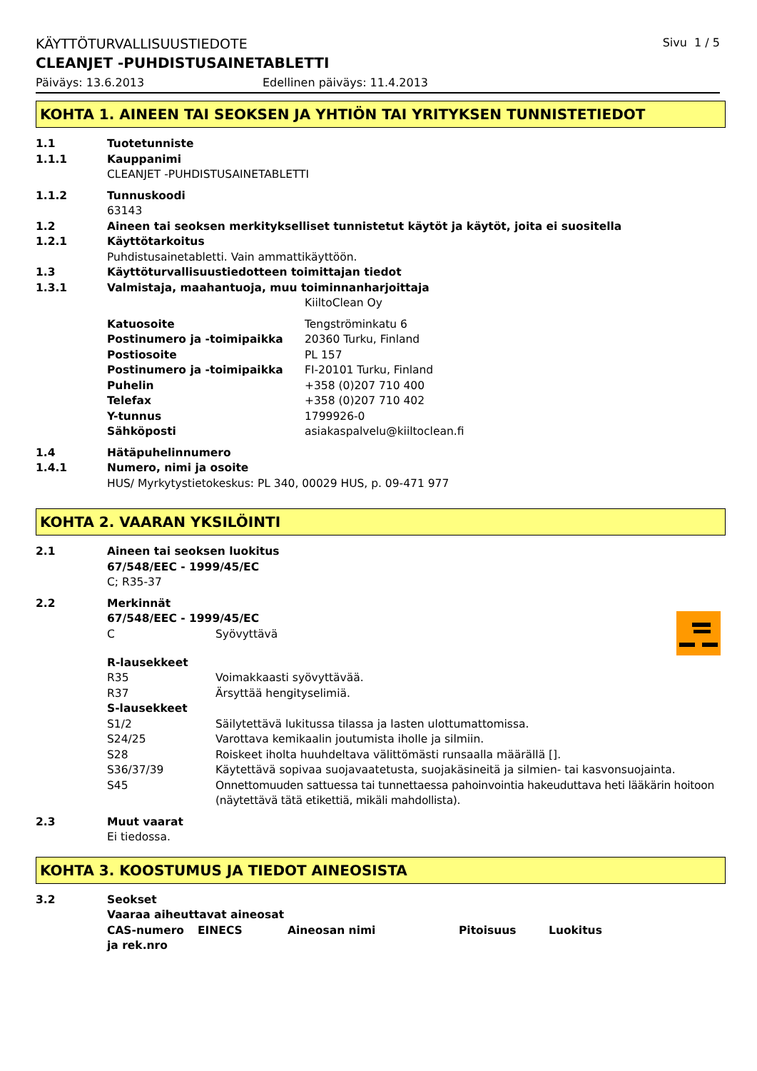KÄYTTÖTURVALLISUUSTIEDOTE Sivu 1 / 5
CLEANJET -PUHDISTUSAINETABLETTI
Päiväys: 13.6.2013 Edellinen päiväys: 11.4.2013
KOHTA 1. AINEEN TAI SEOKSEN JA YHTIÖN TAI YRITYKSEN TUNNISTETIEDOT
| 1.1 | Tuotetunniste | |
| 1.1.1 | Kauppanimi | |
| | CLEANJET -PUHDISTUSAINETABLETTI | |
| 1.1.2 | Tunnuskoodi | |
| | 63143 | |
| 1.2 | Aineen tai seoksen merkitykselliset tunnistetut käytöt ja käytöt, joita ei suositella | |
| 1.2.1 | Käyttötarkoitus | |
| | Puhdistusainetabletti. Vain ammattikäyttöön. | |
| 1.3 | Käyttöturvallisuustiedotteen toimittajan tiedot | |
| 1.3.1 | Valmistaja, maahantuoja, muu toiminnanharjoittaja | |
| | | KiiltoClean Oy |
| | Katuosoite | Tengströminkatu 6 |
| | Postinumero ja -toimipaikka | 20360 Turku, Finland |
| | Postiosoite | PL 157 |
| | Postinumero ja -toimipaikka | FI-20101 Turku, Finland |
| | Puhelin | +358 (0)207 710 400 |
| | Telefax | +358 (0)207 710 402 |
| | Y-tunnus | 1799926-0 |
| | Sähköposti | asiakaspalvelu@kiiltoclean.fi |
| 1.4 | Hätäpuhelinnumero | |
| 1.4.1 | Numero, nimi ja osoite | |
| | HUS/ Myrkytystietokeskus: PL 340, 00029 HUS, p. 09-471 977 | |
KOHTA 2. VAARAN YKSILÖINTI
| 2.1 | Aineen tai seoksen luokitus | |
| | 67/548/EEC - 1999/45/EC | |
| | C; R35-37 | |
| 2.2 | Merkinnät | |
| | 67/548/EEC - 1999/45/EC | |
| | C | Syövyttävä |
| | R-lausekkeet | |
| | R35 | Voimakkaasti syövyttävää. |
| | R37 | Ärsyttää hengityselimiä. |
| | S-lausekkeet | |
| | S1/2 | Säilytettävä lukitussa tilassa ja lasten ulottumattomissa. |
| | S24/25 | Varottava kemikaalin joutumista iholle ja silmiin. |
| | S28 | Roiskeet iholta huuhdeltava välittömästi runsaalla määrällä []. |
| | S36/37/39 | Käytettävä sopivaa suojavaatetusta, suojakäsineitä ja silmien- tai kasvonsuojainta. |
| | S45 | Onnettomuuden sattuessa tai tunnettaessa pahoinvointia hakeuduttava heti lääkärin hoitoon (näytettävä tätä etikettiä, mikäli mahdollista). |
| 2.3 | Muut vaarat | |
| | Ei tiedossa. | |
KOHTA 3. KOOSTUMUS JA TIEDOT AINEOSISTA
| 3.2 | Seokset | | | | |
| | Vaaraa aiheuttavat aineosat | | | | |
| | CAS-numero ja rek.nro | EINECS | Aineosan nimi | Pitoisuus | Luokitus |